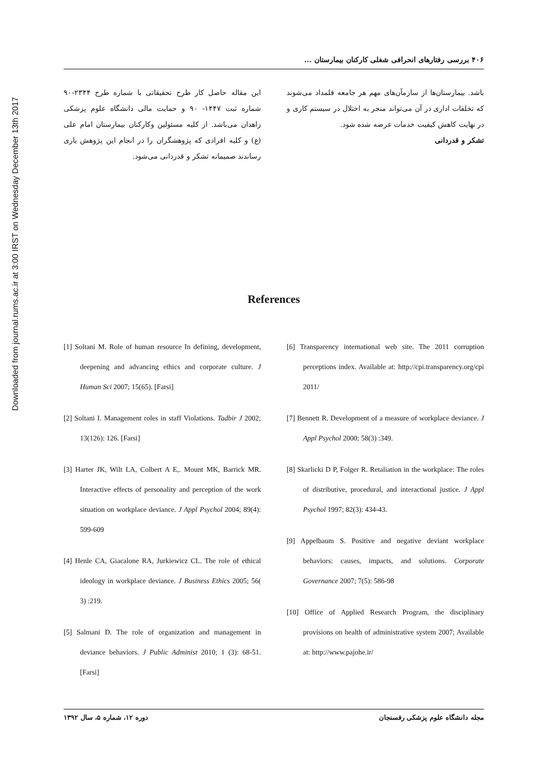Downloaded from journal.rums.ac.ir at 3:00 IRST on Wednesday December 13th 2017
۴۰۶ بررسی رفتارهای انحرافی شغلی کارکنان بیمارستان ...
باشد. بیمارستان‌ها از سازمآن‌های مهم هر جامعه قلمداد می‌شوند که تخلفات اداری در آن می‌تواند منجر به اختلال در سیستم کاری و در نهایت کاهش کیفیت خدمات عرضه شده شود.
تشکر و قدردانی
این مقاله حاصل کار طرح تحقیقاتی با شماره طرح ۲۳۴۴-۹۰ شماره ثبت ۱۴۴۷- ۹۰ و حمایت مالی دانشگاه علوم پزشکی زاهدان می‌باشد. از کلیه مسئولین وکارکنان بیمارستان امام علی (ع) و کلیه افرادی که پژوهشگران را در انجام این پژوهش یاری رساندند صمیمانه تشکر و قدردانی می‌شود.
References
[1] Soltani M. Role of human resource In defining, development, deepening and advancing ethics and corporate culture. J Human Sci 2007; 15(65). [Farsi]
[2] Soltani I. Management roles in staff Violations. Tadbir J 2002; 13(126): 126. [Farsi]
[3] Harter JK, Wilt LA, Colbert A E,. Mount MK, Barrick MR. Interactive effects of personality and perception of the work situation on workplace deviance. J Appl Psychol 2004; 89(4): 599-609
[4] Henle CA, Giacalone RA, Jurkiewicz CL. The role of ethical ideology in workplace deviance. J Business Ethics 2005; 56( 3) :219.
[5] Salmani D. The role of organization and management in deviance behaviors. J Public Administ 2010; 1 (3): 68-51. [Farsi]
[6] Transparency international web site. The 2011 corruption perceptions index. Available at: http://cpi.transparency.org/cpi 2011/
[7] Bennett R. Development of a measure of workplace deviance. J Appl Psychol 2000; 58(3) :349.
[8] Skarlicki D P, Folger R. Retaliation in the workplace: The roles of distributive, procedural, and interactional justice. J Appl Psychol 1997; 82(3): 434-43.
[9] Appelbaum S. Positive and negative deviant workplace behaviors: causes, impacts, and solutions. Corporate Governance 2007; 7(5): 586-98
[10] Office of Applied Research Program, the disciplinary provisions on health of administrative system 2007; Available at: http://www.pajohe.ir/
مجله دانشگاه علوم پزشکی رفسنجان دوره ۱۲، شماره ۵، سال ۱۳۹۲